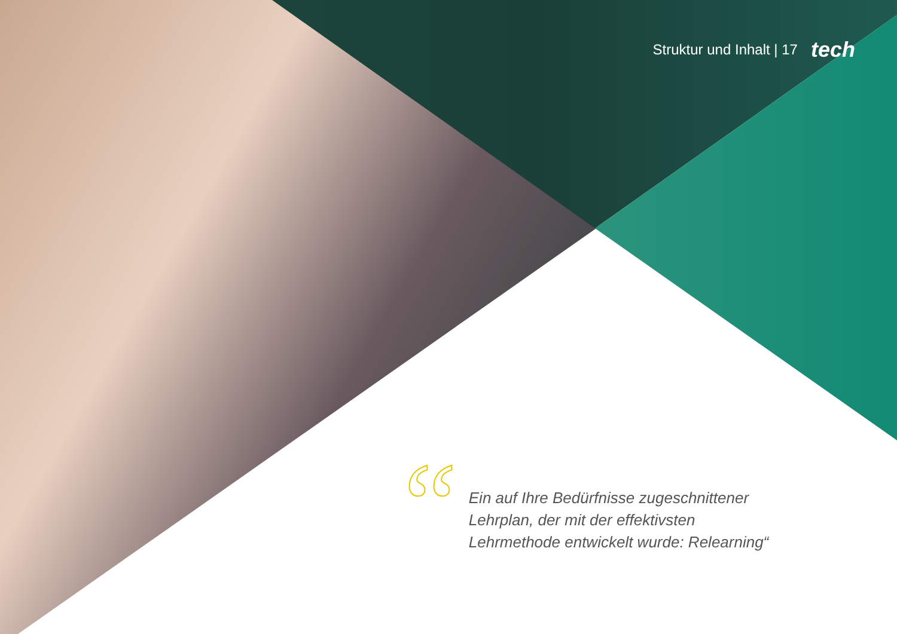Struktur und Inhalt | 17 tech
“
Ein auf Ihre Bedürfnisse zugeschnittener
Lehrplan, der mit der effektivsten
Lehrmethode entwickelt wurde: Relearning“